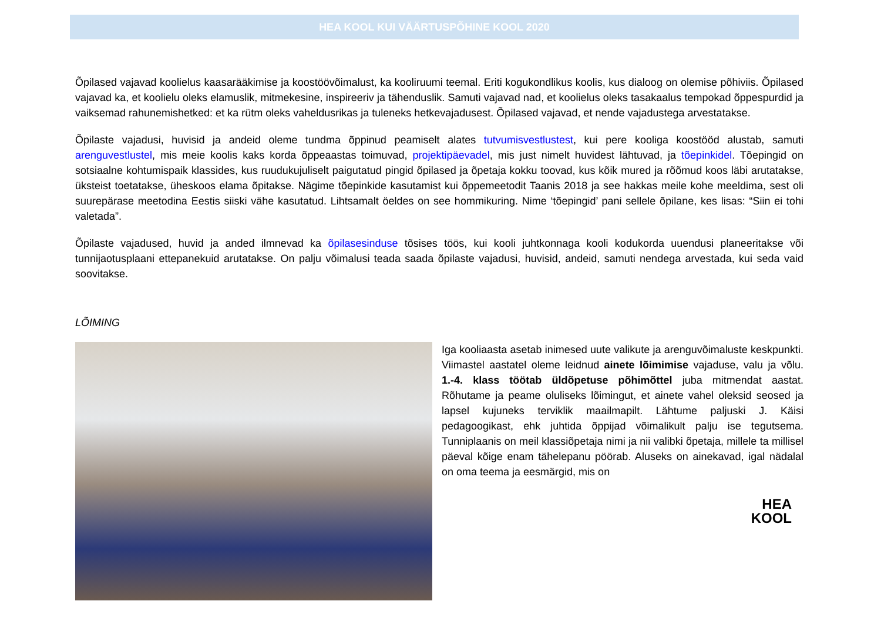HEA KOOL KUI VÄÄRTUSPÕHINE KOOL 2020
Õpilased vajavad koolielus kaasarääkimise ja koostöövõimalust, ka kooliruumi teemal. Eriti kogukondlikus koolis, kus dialoog on olemise põhiviis. Õpilased vajavad ka, et koolielu oleks elamuslik, mitmekesine, inspireeriv ja tähenduslik. Samuti vajavad nad, et koolielus oleks tasakaalus tempokad õppespurdid ja vaiksemad rahunemishetked: et ka rütm oleks vaheldusrikas ja tuleneks hetkevajadusest. Õpilased vajavad, et nende vajadustega arvestatakse.
Õpilaste vajadusi, huvisid ja andeid oleme tundma õppinud peamiselt alates tutvumisvestlustest, kui pere kooliga koostööd alustab, samuti arenguvestlustel, mis meie koolis kaks korda õppeaastas toimuvad, projektipäevadel, mis just nimelt huvidest lähtuvad, ja tõepinkidel. Tõepingid on sotsiaalne kohtumispaik klassides, kus ruudukujuliselt paigutatud pingid õpilased ja õpetaja kokku toovad, kus kõik mured ja rõõmud koos läbi arutatakse, üksteist toetatakse, üheskoos elama õpitakse. Nägime tõepinkide kasutamist kui õppemeetodit Taanis 2018 ja see hakkas meile kohe meeldima, sest oli suurepärase meetodina Eestis siiski vähe kasutatud. Lihtsamalt öeldes on see hommikuring. Nime ‘tõepingid’ pani sellele õpilane, kes lisas: “Siin ei tohi valetada”.
Õpilaste vajadused, huvid ja anded ilmnevad ka õpilasesinduse tõsises töös, kui kooli juhtkonnaga kooli kodukorda uuendusi planeeritakse või tunnijaotusplaani ettepanekuid arutatakse. On palju võimalusi teada saada õpilaste vajadusi, huvisid, andeid, samuti nendega arvestada, kui seda vaid soovitakse.
LÕIMING
Iga kooliaasta asetab inimesed uute valikute ja arenguvõimaluste keskpunkti. Viimastel aastatel oleme leidnud ainete lõimimise vajaduse, valu ja võlu. 1.-4. klass töötab üldõpetuse põhimõttel juba mitmendat aastat. Rõhutame ja peame oluliseks lõimingut, et ainete vahel oleksid seosed ja lapsel kujuneks terviklik maailmapilt. Lähtume paljuski J. Käisi pedagoogikast, ehk juhtida õppijad võimalikult palju ise tegutsema. Tunniplaanis on meil klassiõpetaja nimi ja nii valibki õpetaja, millele ta millisel päeval kõige enam tähelepanu pöörab. Aluseks on ainekavad, igal nädalal on oma teema ja eesmärgid, mis on
HEA
KOOL